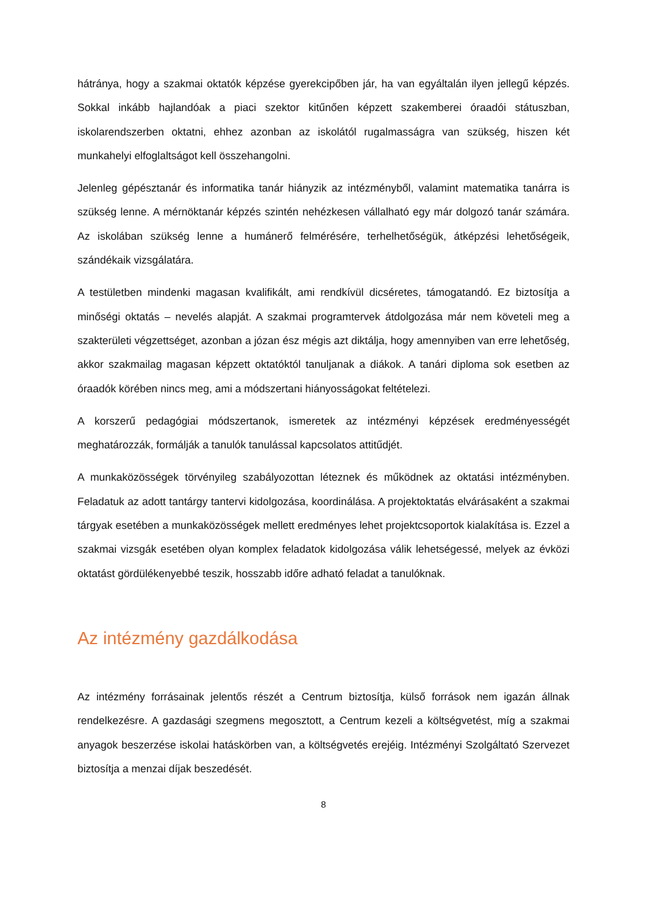hátránya, hogy a szakmai oktatók képzése gyerekcipőben jár, ha van egyáltalán ilyen jellegű képzés. Sokkal inkább hajlandóak a piaci szektor kitűnően képzett szakemberei óraadói státuszban, iskolarendszerben oktatni, ehhez azonban az iskolától rugalmasságra van szükség, hiszen két munkahelyi elfoglaltságot kell összehangolni.
Jelenleg gépésztanár és informatika tanár hiányzik az intézményből, valamint matematika tanárra is szükség lenne. A mérnöktanár képzés szintén nehézkesen vállalható egy már dolgozó tanár számára. Az iskolában szükség lenne a humánerő felmérésére, terhelhetőségük, átképzési lehetőségeik, szándékaik vizsgálatára.
A testületben mindenki magasan kvalifikált, ami rendkívül dicséretes, támogatandó. Ez biztosítja a minőségi oktatás – nevelés alapját. A szakmai programtervek átdolgozása már nem követeli meg a szakterületi végzettséget, azonban a józan ész mégis azt diktálja, hogy amennyiben van erre lehetőség, akkor szakmailag magasan képzett oktatóktól tanuljanak a diákok. A tanári diploma sok esetben az óraadók körében nincs meg, ami a módszertani hiányosságokat feltételezi.
A korszerű pedagógiai módszertanok, ismeretek az intézményi képzések eredményességét meghatározzák, formálják a tanulók tanulással kapcsolatos attitűdjét.
A munkaközösségek törvényileg szabályozottan léteznek és működnek az oktatási intézményben. Feladatuk az adott tantárgy tantervi kidolgozása, koordinálása. A projektoktatás elvárásaként a szakmai tárgyak esetében a munkaközösségek mellett eredményes lehet projektcsoportok kialakítása is. Ezzel a szakmai vizsgák esetében olyan komplex feladatok kidolgozása válik lehetségessé, melyek az évközi oktatást gördülékenyebbé teszik, hosszabb időre adható feladat a tanulóknak.
Az intézmény gazdálkodása
Az intézmény forrásainak jelentős részét a Centrum biztosítja, külső források nem igazán állnak rendelkezésre. A gazdasági szegmens megosztott, a Centrum kezeli a költségvetést, míg a szakmai anyagok beszerzése iskolai hatáskörben van, a költségvetés erejéig. Intézményi Szolgáltató Szervezet biztosítja a menzai díjak beszedését.
8